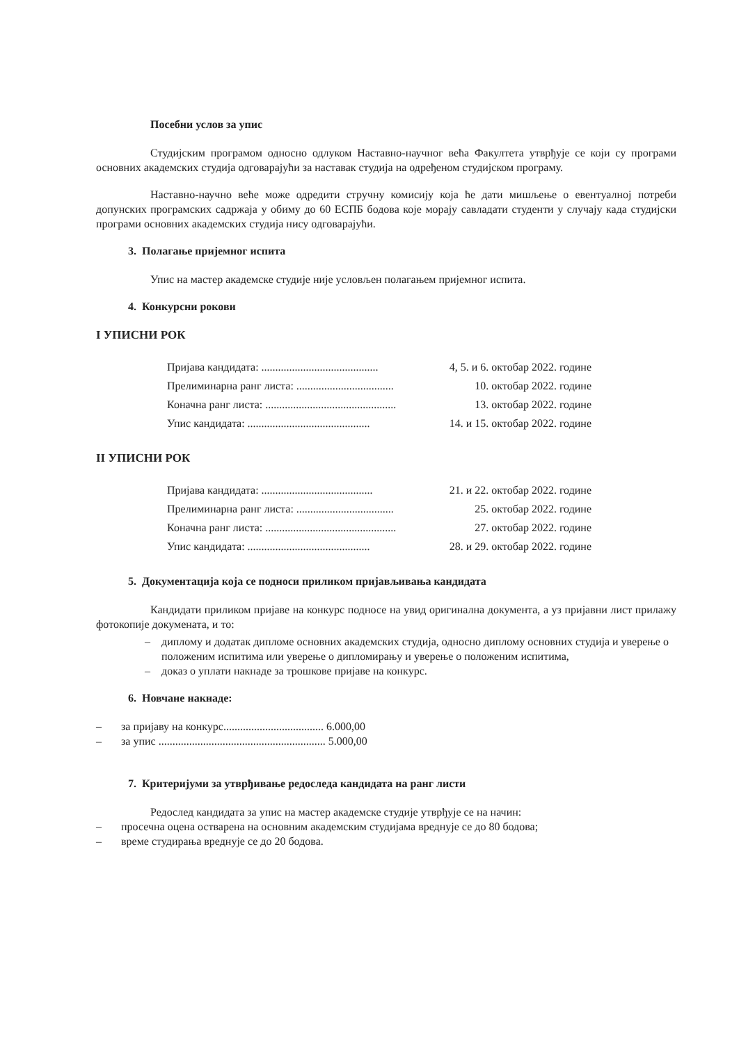Посебни услов за упис
Студијским програмом односно одлуком Наставно-научног већа Факултета утврђује се који су програми основних академских студија одговарајући за наставак студија на одређеном студијском програму.
Наставно-научно веће може одредити стручну комисију која ће дати мишљење о евентуалној потреби допунских програмских садржаја у обиму до 60 ЕСПБ бодова које морају савладати студенти у случају када студијски програми основних академских студија нису одговарајући.
3. Полагање пријемног испита
Упис на мастер академске студије није условљен полагањем пријемног испита.
4. Конкурсни рокови
I УПИСНИ РОК
Пријава кандидата: .......................................... 4, 5. и 6. октобар 2022. године
Прелиминарна ранг листа: ................................... 10. октобар 2022. године
Коначна ранг листа: ............................................... 13. октобар 2022. године
Упис кандидата: ............................................ 14. и 15. октобар 2022. године
II УПИСНИ РОК
Пријава кандидата: ........................................ 21. и 22. октобар 2022. године
Прелиминарна ранг листа: ................................... 25. октобар 2022. године
Коначна ранг листа: ............................................... 27. октобар 2022. године
Упис кандидата: ............................................ 28. и 29. октобар 2022. године
5. Документација која се подноси приликом пријављивања кандидата
Кандидати приликом пријаве на конкурс подносе на увид оригинална документа, а уз пријавни лист прилажу фотокопије докумената, и то:
– диплому и додатак дипломе основних академских студија, односно диплому основних студија и уверење о положеним испитима или уверење о дипломирању и уверење о положеним испитима,
– доказ о уплати накнаде за трошкове пријаве на конкурс.
6. Новчане накнаде:
– за пријаву на конкурс.................................... 6.000,00
– за упис ............................................................ 5.000,00
7. Критеријуми за утврђивање редоследа кандидата на ранг листи
Редослед кандидата за упис на мастер академске студије утврђује се на начин:
– просечна оцена остварена на основним академским студијама вреднује се до 80 бодова;
– време студирања вреднује се до 20 бодова.